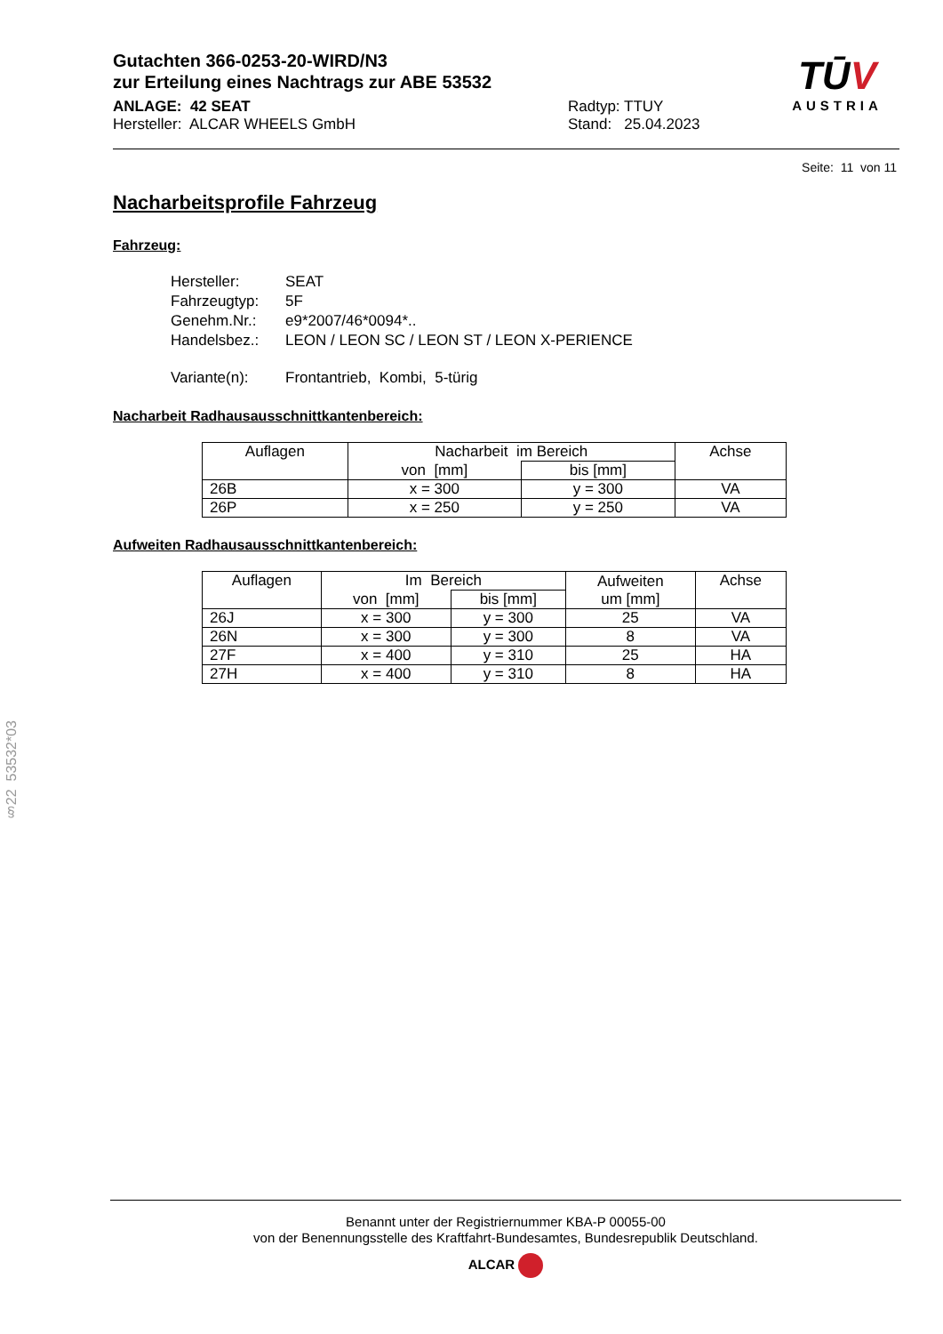Gutachten 366-0253-20-WIRD/N3
zur Erteilung eines Nachtrags zur ABE 53532
ANLAGE: 42 SEAT
Hersteller: ALCAR WHEELS GmbH
Radtyp: TTUY
Stand: 25.04.2023
TŪV
AUSTRIA
Seite: 11 von 11
Nacharbeitsprofile Fahrzeug
Fahrzeug:
| Hersteller: | SEAT |
| Fahrzeugtyp: | 5F |
| Genehm.Nr.: | e9*2007/46*0094*.. |
| Handelsbez.: | LEON / LEON SC / LEON ST / LEON X-PERIENCE |
| Variante(n): | Frontantrieb, Kombi, 5-türig |
Nacharbeit Radhausausschnittkantenbereich:
| Auflagen | Nacharbeit im Bereich | | Achse |
| --- | --- | --- | --- |
| | von [mm] | bis [mm] | |
| 26B | x = 300 | y = 300 | VA |
| 26P | x = 250 | y = 250 | VA |
Aufweiten Radhausausschnittkantenbereich:
| Auflagen | Im Bereich | | Aufweiten um [mm] | Achse |
| --- | --- | --- | --- | --- |
| | von [mm] | bis [mm] | | |
| 26J | x = 300 | y = 300 | 25 | VA |
| 26N | x = 300 | y = 300 | 8 | VA |
| 27F | x = 400 | y = 310 | 25 | HA |
| 27H | x = 400 | y = 310 | 8 | HA |
§22 53532*03
Benannt unter der Registriernummer KBA-P 00055-00
von der Benennungsstelle des Kraftfahrt-Bundesamtes, Bundesrepublik Deutschland.
ALCAR